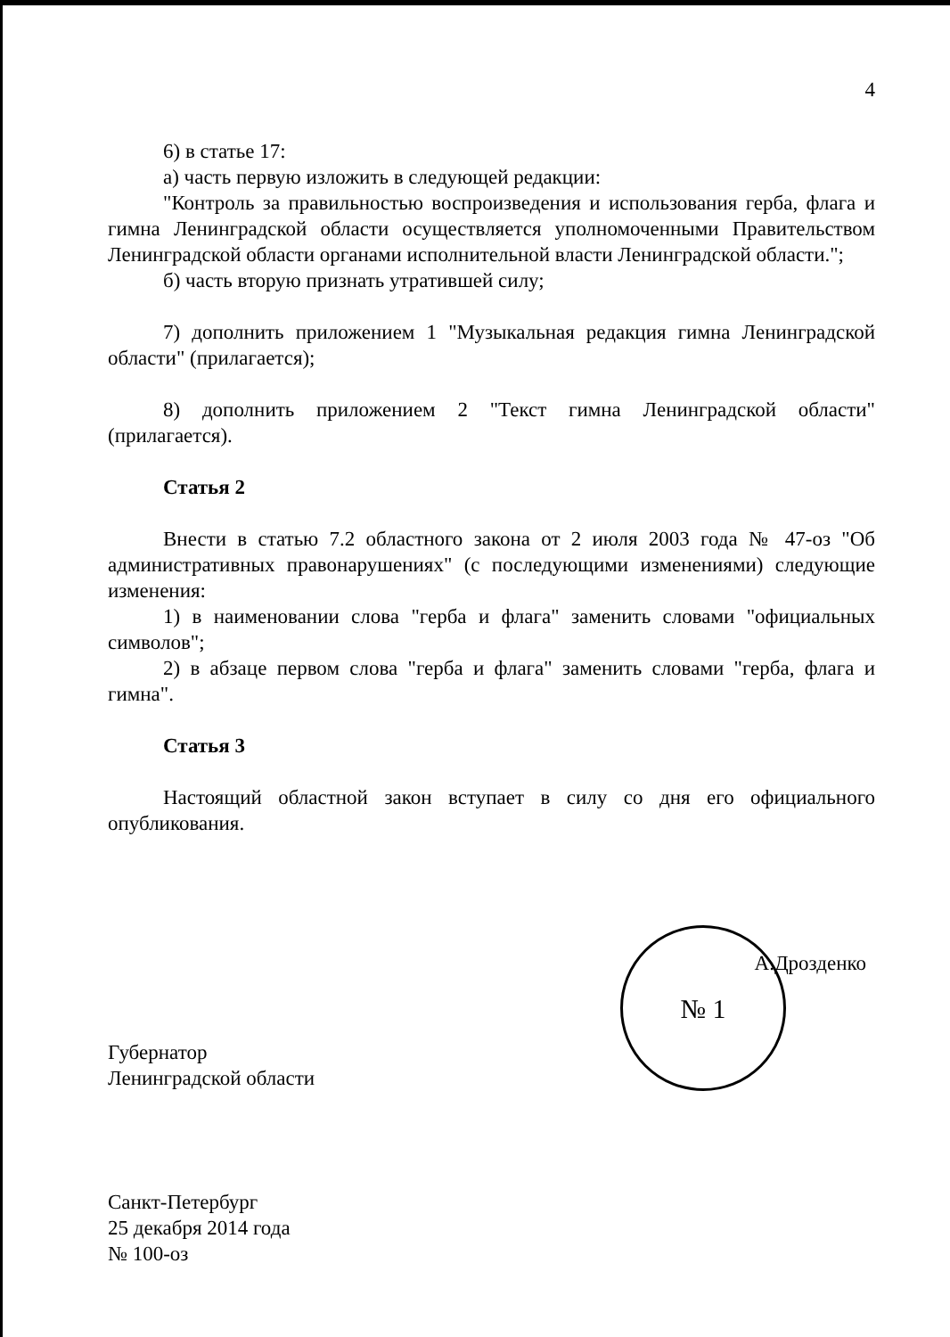4
6) в статье 17:
а) часть первую изложить в следующей редакции:
"Контроль за правильностью воспроизведения и использования герба, флага и гимна Ленинградской области осуществляется уполномоченными Правительством Ленинградской области органами исполнительной власти Ленинградской области.";
б) часть вторую признать утратившей силу;
7) дополнить приложением 1 "Музыкальная редакция гимна Ленинградской области" (прилагается);
8) дополнить приложением 2 "Текст гимна Ленинградской области" (прилагается).
Статья 2
Внести в статью 7.2 областного закона от 2 июля 2003 года № 47-оз "Об административных правонарушениях" (с последующими изменениями) следующие изменения:
1) в наименовании слова "герба и флага" заменить словами "официальных символов";
2) в абзаце первом слова "герба и флага" заменить словами "герба, флага и гимна".
Статья 3
Настоящий областной закон вступает в силу со дня его официального опубликования.
Губернатор
Ленинградской области
№ 1
А.Дрозденко
Санкт-Петербург
25 декабря 2014 года
№ 100-оз